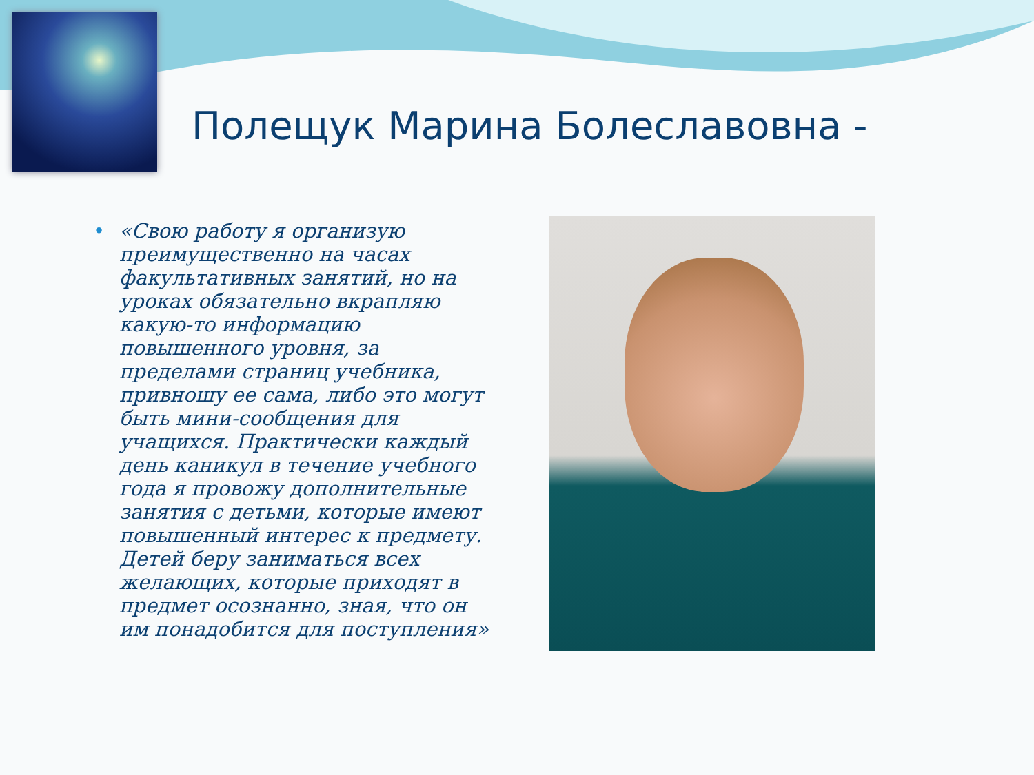Полещук Марина Болеславовна -
• «Свою работу я организую преимущественно на часах факультативных занятий, но на уроках обязательно вкрапляю какую-то информацию повышенного уровня, за пределами страниц учебника, привношу ее сама, либо это могут быть мини-сообщения для учащихся. Практически каждый день каникул в течение учебного года я провожу дополнительные занятия с детьми, которые имеют повышенный интерес к предмету. Детей беру заниматься всех желающих, которые приходят в предмет осознанно, зная, что он им понадобится для поступления»